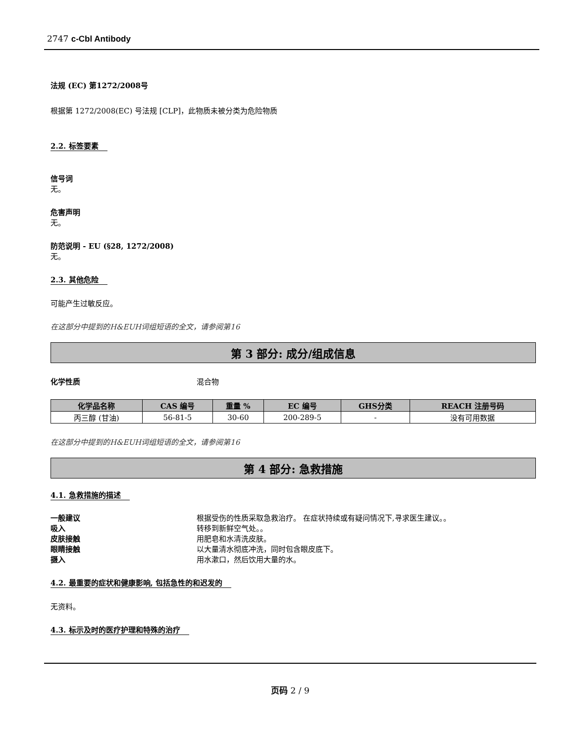2747 c-Cbl Antibody
法规 (EC) 第1272/2008号
根据第 1272/2008(EC) 号法规 [CLP]，此物质未被分类为危险物质
2.2. 标签要素
信号词
无。
危害声明
无。
防范说明 - EU (§28, 1272/2008)
无。
2.3. 其他危险
可能产生过敏反应。
在这部分中提到的H&EUH词组短语的全文，请参阅第16
第 3 部分: 成分/组成信息
化学性质 混合物
| 化学品名称 | CAS 编号 | 重量 % | EC 编号 | GHS分类 | REACH 注册号码 |
| --- | --- | --- | --- | --- | --- |
| 丙三醇 (甘油) | 56-81-5 | 30-60 | 200-289-5 | - | 没有可用数据 |
在这部分中提到的H&EUH词组短语的全文，请参阅第16
第 4 部分: 急救措施
4.1. 急救措施的描述
一般建议 根据受伤的性质采取急救治疗。 在症状持续或有疑问情况下,寻求医生建议。。
吸入 转移到新鲜空气处。。
皮肤接触 用肥皂和水清洗皮肤。
眼睛接触 以大量清水彻底冲洗，同时包含眼皮底下。
摄入 用水漱口，然后饮用大量的水。
4.2. 最重要的症状和健康影响, 包括急性的和迟发的
无资料。
4.3. 标示及时的医疗护理和特殊的治疗
页码 2 / 9